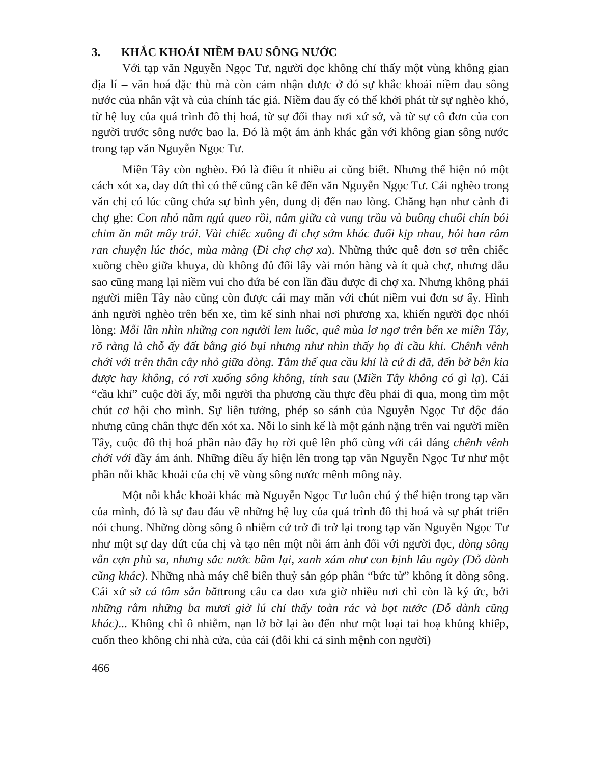3. KHẮC KHOẢI NIỀM ĐAU SÔNG NƯỚC
Với tạp văn Nguyễn Ngọc Tư, người đọc không chỉ thấy một vùng không gian địa lí – văn hoá đặc thù mà còn cảm nhận được ở đó sự khắc khoải niềm đau sông nước của nhân vật và của chính tác giả. Niềm đau ấy có thể khởi phát từ sự nghèo khó, từ hệ luỵ của quá trình đô thị hoá, từ sự đổi thay nơi xứ sở, và từ sự cô đơn của con người trước sông nước bao la. Đó là một ám ảnh khác gắn với không gian sông nước trong tạp văn Nguyễn Ngọc Tư.
Miền Tây còn nghèo. Đó là điều ít nhiều ai cũng biết. Nhưng thể hiện nó một cách xót xa, day dứt thì có thể cũng cần kể đến văn Nguyễn Ngọc Tư. Cái nghèo trong văn chị có lúc cũng chứa sự bình yên, dung dị đến nao lòng. Chẳng hạn như cảnh đi chợ ghe: Con nhỏ nằm ngủ queo rồi, nằm giữa cà vung trầu và buồng chuối chín bói chim ăn mất mấy trái. Vài chiếc xuồng đi chợ sớm khác đuổi kịp nhau, hỏi han râm ran chuyện lúc thóc, mùa màng (Đi chợ chợ xa). Những thức quê đơn sơ trên chiếc xuồng chèo giữa khuya, dù không đủ đổi lấy vài món hàng và ít quà chợ, nhưng dẫu sao cũng mang lại niềm vui cho đứa bé con lần đầu được đi chợ xa. Nhưng không phải người miền Tây nào cũng còn được cái may mắn với chút niềm vui đơn sơ ấy. Hình ảnh người nghèo trên bến xe, tìm kế sinh nhai nơi phương xa, khiến người đọc nhói lòng: Mỗi lần nhìn những con người lem luốc, quê mùa lơ ngơ trên bến xe miền Tây, rõ ràng là chỗ ấy đất bằng gió bụi nhưng như nhìn thấy họ đi cầu khỉ. Chênh vênh chới với trên thân cây nhỏ giữa dòng. Tâm thế qua cầu khỉ là cứ đi đã, đến bờ bên kia được hay không, có rơi xuống sông không, tính sau (Miền Tây không có gì lạ). Cái “cầu khỉ” cuộc đời ấy, mỗi người tha phương cầu thực đều phải đi qua, mong tìm một chút cơ hội cho mình. Sự liên tưởng, phép so sánh của Nguyễn Ngọc Tư độc đáo nhưng cũng chân thực đến xót xa. Nỗi lo sinh kế là một gánh nặng trên vai người miền Tây, cuộc đô thị hoá phần nào đẩy họ rời quê lên phố cùng với cái dáng chênh vênh chới với đầy ám ảnh. Những điều ấy hiện lên trong tạp văn Nguyễn Ngọc Tư như một phần nỗi khắc khoải của chị về vùng sông nước mênh mông này.
Một nỗi khắc khoải khác mà Nguyễn Ngọc Tư luôn chú ý thể hiện trong tạp văn của mình, đó là sự đau đáu về những hệ luỵ của quá trình đô thị hoá và sự phát triển nói chung. Những dòng sông ô nhiễm cứ trở đi trở lại trong tạp văn Nguyễn Ngọc Tư như một sự day dứt của chị và tạo nên một nỗi ám ảnh đối với người đọc, dòng sông vẫn cợn phù sa, nhưng sắc nước bầm lại, xanh xám như con bịnh lâu ngày (Dỗ dành cũng khác). Những nhà máy chế biến thuỷ sản góp phần “bức tử” không ít dòng sông. Cái xứ sở cá tôm sẵn bắttrong câu ca dao xưa giờ nhiều nơi chỉ còn là ký ức, bởi những rằm những ba mươi giờ lú chỉ thấy toàn rác và bọt nước (Dỗ dành cũng khác)... Không chỉ ô nhiễm, nạn lở bờ lại ào đến như một loại tai hoạ khủng khiếp, cuốn theo không chỉ nhà cửa, của cải (đôi khi cả sinh mệnh con người)
466